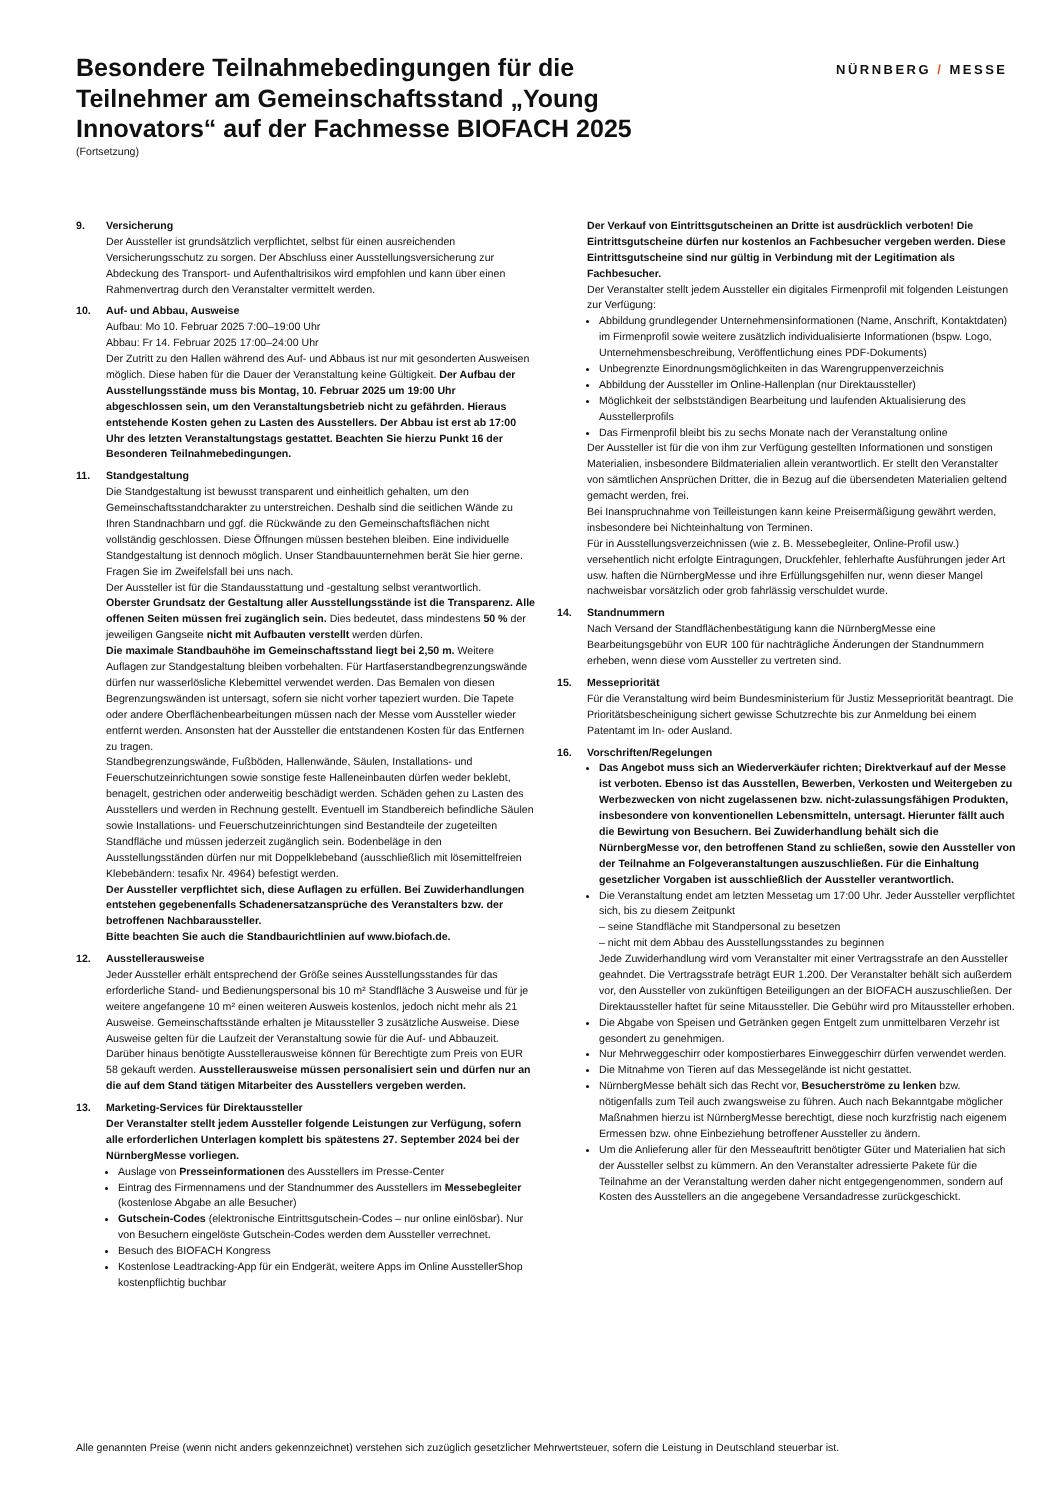Besondere Teilnahmebedingungen für die Teilnehmer am Gemeinschaftsstand „Young Innovators“ auf der Fachmesse BIOFACH 2025
(Fortsetzung)
NÜRNBERG / MESSE
9. Versicherung
Der Aussteller ist grundsätzlich verpflichtet, selbst für einen ausreichenden Versicherungsschutz zu sorgen. Der Abschluss einer Ausstellungsversicherung zur Abdeckung des Transport- und Aufenthaltrisikos wird empfohlen und kann über einen Rahmenvertrag durch den Veranstalter vermittelt werden.
10. Auf- und Abbau, Ausweise
Aufbau: Mo 10. Februar 2025 7:00–19:00 Uhr
Abbau: Fr 14. Februar 2025 17:00–24:00 Uhr
Der Zutritt zu den Hallen während des Auf- und Abbaus ist nur mit gesonderten Ausweisen möglich. Diese haben für die Dauer der Veranstaltung keine Gültigkeit. Der Aufbau der Ausstellungsstände muss bis Montag, 10. Februar 2025 um 19:00 Uhr abgeschlossen sein, um den Veranstaltungsbetrieb nicht zu gefährden. Hieraus entstehende Kosten gehen zu Lasten des Ausstellers. Der Abbau ist erst ab 17:00 Uhr des letzten Veranstaltungstags gestattet. Beachten Sie hierzu Punkt 16 der Besonderen Teilnahmebedingungen.
11. Standgestaltung
Die Standgestaltung ist bewusst transparent und einheitlich gehalten, um den Gemeinschaftsstandcharakter zu unterstreichen. Deshalb sind die seitlichen Wände zu Ihren Standnachbarn und ggf. die Rückwände zu den Gemeinschaftsflächen nicht vollständig geschlossen. Diese Öffnungen müssen bestehen bleiben. Eine individuelle Standgestaltung ist dennoch möglich. Unser Standbauunternehmen berät Sie hier gerne. Fragen Sie im Zweifelsfall bei uns nach.
Der Aussteller ist für die Standausstattung und -gestaltung selbst verantwortlich.
Oberster Grundsatz der Gestaltung aller Ausstellungsstände ist die Transparenz. Alle offenen Seiten müssen frei zugänglich sein. Dies bedeutet, dass mindestens 50 % der jeweiligen Gangseite nicht mit Aufbauten verstellt werden dürfen.
Die maximale Standbauhöhe im Gemeinschaftsstand liegt bei 2,50 m. Weitere Auflagen zur Standgestaltung bleiben vorbehalten. Für Hartfaserstandbegrenzungswände dürfen nur wasserlösliche Klebemittel verwendet werden. Das Bemalen von diesen Begrenzungswänden ist untersagt, sofern sie nicht vorher tapeziert wurden. Die Tapete oder andere Oberflächenbearbeitungen müssen nach der Messe vom Aussteller wieder entfernt werden. Ansonsten hat der Aussteller die entstandenen Kosten für das Entfernen zu tragen.
Standbegrenzungswände, Fußböden, Hallenwände, Säulen, Installations- und Feuerschutzeinrichtungen sowie sonstige feste Halleneinbauten dürfen weder beklebt, benagelt, gestrichen oder anderweitig beschädigt werden. Schäden gehen zu Lasten des Ausstellers und werden in Rechnung gestellt. Eventuell im Standbereich befindliche Säulen sowie Installations- und Feuerschutzeinrichtungen sind Bestandteile der zugeteilten Standfläche und müssen jederzeit zugänglich sein. Bodenbeläge in den Ausstellungsständen dürfen nur mit Doppelklebeband (ausschließlich mit lösemittelfreien Klebebändern: tesafix Nr. 4964) befestigt werden.
Der Aussteller verpflichtet sich, diese Auflagen zu erfüllen. Bei Zuwiderhandlungen entstehen gegebenenfalls Schadenersatzansprüche des Veranstalters bzw. der betroffenen Nachbaraussteller.
Bitte beachten Sie auch die Standbaurichtlinien auf www.biofach.de.
12. Ausstellerausweise
Jeder Aussteller erhält entsprechend der Größe seines Ausstellungsstandes für das erforderliche Stand- und Bedienungspersonal bis 10 m² Standfläche 3 Ausweise und für je weitere angefangene 10 m² einen weiteren Ausweis kostenlos, jedoch nicht mehr als 21 Ausweise. Gemeinschaftsstände erhalten je Mitaussteller 3 zusätzliche Ausweise. Diese Ausweise gelten für die Laufzeit der Veranstaltung sowie für die Auf- und Abbauzeit. Darüber hinaus benötigte Ausstellerausweise können für Berechtigte zum Preis von EUR 58 gekauft werden. Ausstellerausweise müssen personalisiert sein und dürfen nur an die auf dem Stand tätigen Mitarbeiter des Ausstellers vergeben werden.
13. Marketing-Services für Direktaussteller
Der Veranstalter stellt jedem Aussteller folgende Leistungen zur Verfügung, sofern alle erforderlichen Unterlagen komplett bis spätestens 27. September 2024 bei der NürnbergMesse vorliegen.
Auslage von Presseinformationen des Ausstellers im Presse-Center
Eintrag des Firmennamens und der Standnummer des Ausstellers im Messebegleiter (kostenlose Abgabe an alle Besucher)
Gutschein-Codes (elektronische Eintrittsgutschein-Codes – nur online einlösbar). Nur von Besuchern eingelöste Gutschein-Codes werden dem Aussteller verrechnet.
Besuch des BIOFACH Kongress
Kostenlose Leadtracking-App für ein Endgerät, weitere Apps im Online AusstellerShop kostenpflichtig buchbar
Der Verkauf von Eintrittsgutscheinen an Dritte ist ausdrücklich verboten! Die Eintrittsgutscheine dürfen nur kostenlos an Fachbesucher vergeben werden. Diese Eintrittsgutscheine sind nur gültig in Verbindung mit der Legitimation als Fachbesucher.
Der Veranstalter stellt jedem Aussteller ein digitales Firmenprofil mit folgenden Leistungen zur Verfügung:
Abbildung grundlegender Unternehmensinformationen (Name, Anschrift, Kontaktdaten) im Firmenprofil sowie weitere zusätzlich individualisierte Informationen (bspw. Logo, Unternehmensbeschreibung, Veröffentlichung eines PDF-Dokuments)
Unbegrenzte Einordnungsmöglichkeiten in das Warengruppenverzeichnis
Abbildung der Aussteller im Online-Hallenplan (nur Direktaussteller)
Möglichkeit der selbstständigen Bearbeitung und laufenden Aktualisierung des Ausstellerprofils
Das Firmenprofil bleibt bis zu sechs Monate nach der Veranstaltung online
Der Aussteller ist für die von ihm zur Verfügung gestellten Informationen und sonstigen Materialien, insbesondere Bildmaterialien allein verantwortlich. Er stellt den Veranstalter von sämtlichen Ansprüchen Dritter, die in Bezug auf die übersendeten Materialien geltend gemacht werden, frei.
Bei Inanspruchnahme von Teilleistungen kann keine Preisermäßigung gewährt werden, insbesondere bei Nichteinhaltung von Terminen.
Für in Ausstellungsverzeichnissen (wie z. B. Messebegleiter, Online-Profil usw.) versehentlich nicht erfolgte Eintragungen, Druckfehler, fehlerhafte Ausführungen jeder Art usw. haften die NürnbergMesse und ihre Erfüllungsgehilfen nur, wenn dieser Mangel nachweisbar vorsätzlich oder grob fahrlässig verschuldet wurde.
14. Standnummern
Nach Versand der Standflächenbestätigung kann die NürnbergMesse eine Bearbeitungsgebühr von EUR 100 für nachträgliche Änderungen der Standnummern erheben, wenn diese vom Aussteller zu vertreten sind.
15. Messepriorität
Für die Veranstaltung wird beim Bundesministerium für Justiz Messepriorität beantragt. Die Prioritätsbescheinigung sichert gewisse Schutzrechte bis zur Anmeldung bei einem Patentamt im In- oder Ausland.
16. Vorschriften/Regelungen
Das Angebot muss sich an Wiederverkäufer richten; Direktverkauf auf der Messe ist verboten. Ebenso ist das Ausstellen, Bewerben, Verkosten und Weitergeben zu Werbezwecken von nicht zugelassenen bzw. nicht-zulassungsfähigen Produkten, insbesondere von konventionellen Lebensmitteln, untersagt. Hierunter fällt auch die Bewirtung von Besuchern. Bei Zuwiderhandlung behält sich die NürnbergMesse vor, den betroffenen Stand zu schließen, sowie den Aussteller von der Teilnahme an Folgeveranstaltungen auszuschließen. Für die Einhaltung gesetzlicher Vorgaben ist ausschließlich der Aussteller verantwortlich.
Die Veranstaltung endet am letzten Messetag um 17:00 Uhr. Jeder Aussteller verpflichtet sich, bis zu diesem Zeitpunkt
– seine Standfläche mit Standpersonal zu besetzen
– nicht mit dem Abbau des Ausstellungsstandes zu beginnen
Jede Zuwiderhandlung wird vom Veranstalter mit einer Vertragsstrafe an den Aussteller geahndet. Die Vertragsstrafe beträgt EUR 1.200. Der Veranstalter behält sich außerdem vor, den Aussteller von zukünftigen Beteiligungen an der BIOFACH auszuschließen. Der Direktaussteller haftet für seine Mitaussteller. Die Gebühr wird pro Mitaussteller erhoben.
Die Abgabe von Speisen und Getränken gegen Entgelt zum unmittelbaren Verzehr ist gesondert zu genehmigen.
Nur Mehrweggeschirr oder kompostierbares Einweggeschirr dürfen verwendet werden.
Die Mitnahme von Tieren auf das Messegelände ist nicht gestattet.
NürnbergMesse behält sich das Recht vor, Besucherströme zu lenken bzw. nötigenfalls zum Teil auch zwangsweise zu führen. Auch nach Bekanntgabe möglicher Maßnahmen hierzu ist NürnbergMesse berechtigt, diese noch kurzfristig nach eigenem Ermessen bzw. ohne Einbeziehung betroffener Aussteller zu ändern.
Um die Anlieferung aller für den Messeauftritt benötigter Güter und Materialien hat sich der Aussteller selbst zu kümmern. An den Veranstalter adressierte Pakete für die Teilnahme an der Veranstaltung werden daher nicht entgegengenommen, sondern auf Kosten des Ausstellers an die angegebene Versandadresse zurückgeschickt.
Alle genannten Preise (wenn nicht anders gekennzeichnet) verstehen sich zuzüglich gesetzlicher Mehrwertsteuer, sofern die Leistung in Deutschland steuerbar ist.